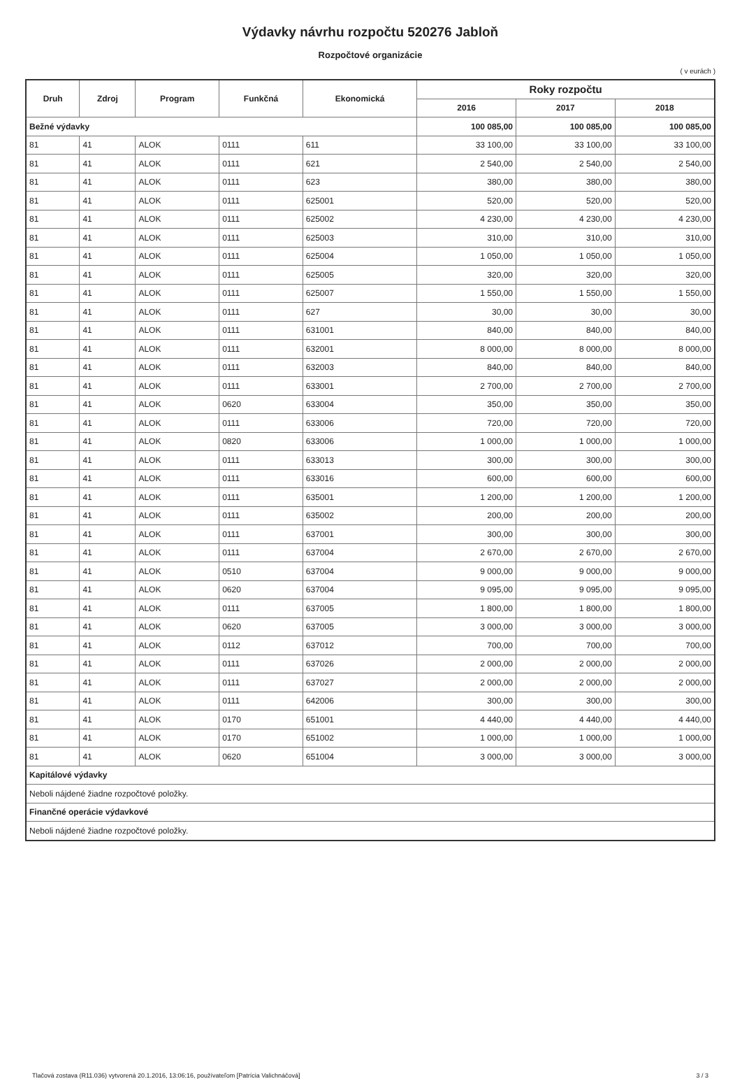Výdavky návrhu rozpočtu 520276 Jabloň
Rozpočtové organizácie
( v eurách )
| Druh | Zdroj | Program | Funkčná | Ekonomická | Roky rozpočtu | | |
| --- | --- | --- | --- | --- | --- | --- | --- |
| | | | | | 2016 | 2017 | 2018 |
| Bežné výdavky | | | | | 100 085,00 | 100 085,00 | 100 085,00 |
| 81 | 41 | ALOK | 0111 | 611 | 33 100,00 | 33 100,00 | 33 100,00 |
| 81 | 41 | ALOK | 0111 | 621 | 2 540,00 | 2 540,00 | 2 540,00 |
| 81 | 41 | ALOK | 0111 | 623 | 380,00 | 380,00 | 380,00 |
| 81 | 41 | ALOK | 0111 | 625001 | 520,00 | 520,00 | 520,00 |
| 81 | 41 | ALOK | 0111 | 625002 | 4 230,00 | 4 230,00 | 4 230,00 |
| 81 | 41 | ALOK | 0111 | 625003 | 310,00 | 310,00 | 310,00 |
| 81 | 41 | ALOK | 0111 | 625004 | 1 050,00 | 1 050,00 | 1 050,00 |
| 81 | 41 | ALOK | 0111 | 625005 | 320,00 | 320,00 | 320,00 |
| 81 | 41 | ALOK | 0111 | 625007 | 1 550,00 | 1 550,00 | 1 550,00 |
| 81 | 41 | ALOK | 0111 | 627 | 30,00 | 30,00 | 30,00 |
| 81 | 41 | ALOK | 0111 | 631001 | 840,00 | 840,00 | 840,00 |
| 81 | 41 | ALOK | 0111 | 632001 | 8 000,00 | 8 000,00 | 8 000,00 |
| 81 | 41 | ALOK | 0111 | 632003 | 840,00 | 840,00 | 840,00 |
| 81 | 41 | ALOK | 0111 | 633001 | 2 700,00 | 2 700,00 | 2 700,00 |
| 81 | 41 | ALOK | 0620 | 633004 | 350,00 | 350,00 | 350,00 |
| 81 | 41 | ALOK | 0111 | 633006 | 720,00 | 720,00 | 720,00 |
| 81 | 41 | ALOK | 0820 | 633006 | 1 000,00 | 1 000,00 | 1 000,00 |
| 81 | 41 | ALOK | 0111 | 633013 | 300,00 | 300,00 | 300,00 |
| 81 | 41 | ALOK | 0111 | 633016 | 600,00 | 600,00 | 600,00 |
| 81 | 41 | ALOK | 0111 | 635001 | 1 200,00 | 1 200,00 | 1 200,00 |
| 81 | 41 | ALOK | 0111 | 635002 | 200,00 | 200,00 | 200,00 |
| 81 | 41 | ALOK | 0111 | 637001 | 300,00 | 300,00 | 300,00 |
| 81 | 41 | ALOK | 0111 | 637004 | 2 670,00 | 2 670,00 | 2 670,00 |
| 81 | 41 | ALOK | 0510 | 637004 | 9 000,00 | 9 000,00 | 9 000,00 |
| 81 | 41 | ALOK | 0620 | 637004 | 9 095,00 | 9 095,00 | 9 095,00 |
| 81 | 41 | ALOK | 0111 | 637005 | 1 800,00 | 1 800,00 | 1 800,00 |
| 81 | 41 | ALOK | 0620 | 637005 | 3 000,00 | 3 000,00 | 3 000,00 |
| 81 | 41 | ALOK | 0112 | 637012 | 700,00 | 700,00 | 700,00 |
| 81 | 41 | ALOK | 0111 | 637026 | 2 000,00 | 2 000,00 | 2 000,00 |
| 81 | 41 | ALOK | 0111 | 637027 | 2 000,00 | 2 000,00 | 2 000,00 |
| 81 | 41 | ALOK | 0111 | 642006 | 300,00 | 300,00 | 300,00 |
| 81 | 41 | ALOK | 0170 | 651001 | 4 440,00 | 4 440,00 | 4 440,00 |
| 81 | 41 | ALOK | 0170 | 651002 | 1 000,00 | 1 000,00 | 1 000,00 |
| 81 | 41 | ALOK | 0620 | 651004 | 3 000,00 | 3 000,00 | 3 000,00 |
| Kapitálové výdavky | | | | | | | |
| Neboli nájdené žiadne rozpočtové položky. | | | | | | | |
| Finančné operácie výdavkové | | | | | | | |
| Neboli nájdené žiadne rozpočtové položky. | | | | | | | |
Tlačová zostava (R11.036) vytvorená 20.1.2016, 13:06:16, používateľom [Patrícia Valichnáčová] 3 / 3